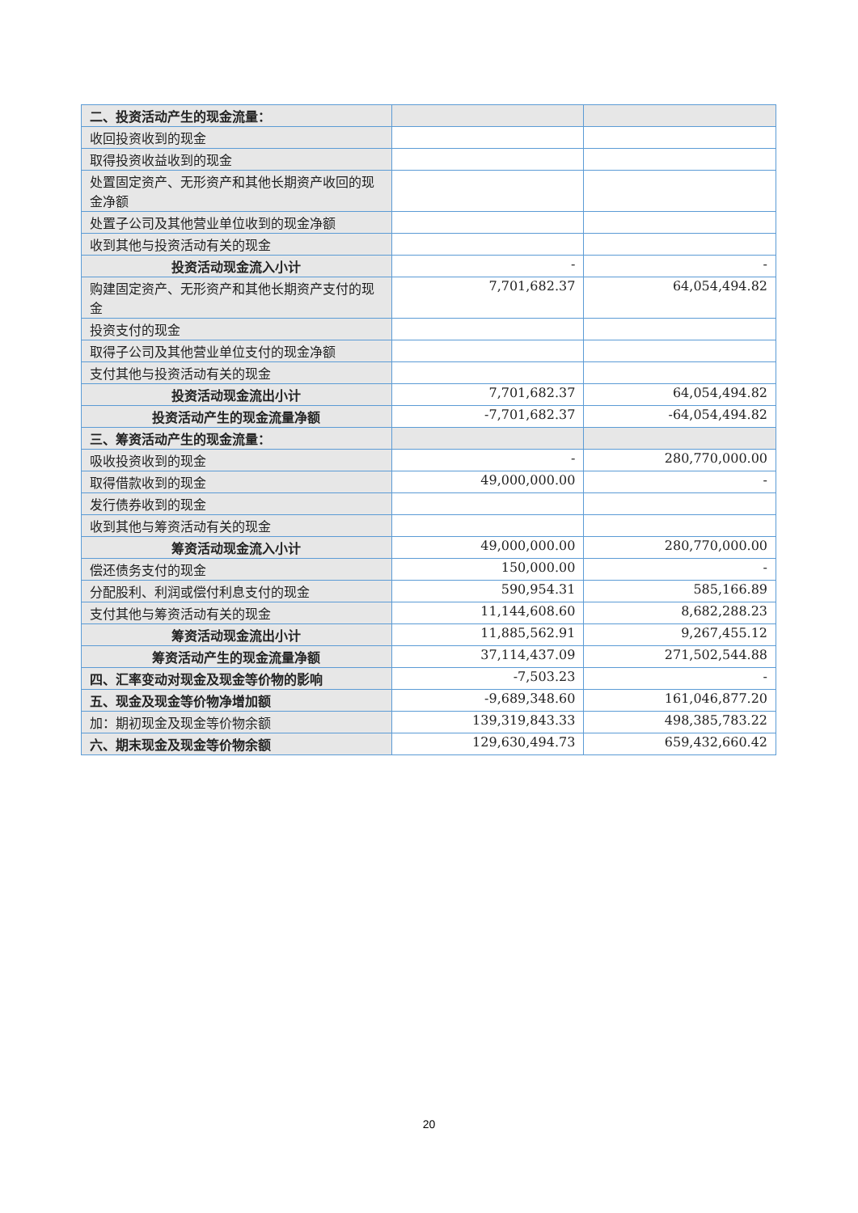| 二、投资活动产生的现金流量： | | |
| 收回投资收到的现金 | | |
| 取得投资收益收到的现金 | | |
| 处置固定资产、无形资产和其他长期资产收回的现金净额 | | |
| 处置子公司及其他营业单位收到的现金净额 | | |
| 收到其他与投资活动有关的现金 | | |
| 投资活动现金流入小计 | - | - |
| 购建固定资产、无形资产和其他长期资产支付的现金 | 7,701,682.37 | 64,054,494.82 |
| 投资支付的现金 | | |
| 取得子公司及其他营业单位支付的现金净额 | | |
| 支付其他与投资活动有关的现金 | | |
| 投资活动现金流出小计 | 7,701,682.37 | 64,054,494.82 |
| 投资活动产生的现金流量净额 | -7,701,682.37 | -64,054,494.82 |
| 三、筹资活动产生的现金流量： | | |
| 吸收投资收到的现金 | - | 280,770,000.00 |
| 取得借款收到的现金 | 49,000,000.00 | - |
| 发行债券收到的现金 | | |
| 收到其他与筹资活动有关的现金 | | |
| 筹资活动现金流入小计 | 49,000,000.00 | 280,770,000.00 |
| 偿还债务支付的现金 | 150,000.00 | - |
| 分配股利、利润或偿付利息支付的现金 | 590,954.31 | 585,166.89 |
| 支付其他与筹资活动有关的现金 | 11,144,608.60 | 8,682,288.23 |
| 筹资活动现金流出小计 | 11,885,562.91 | 9,267,455.12 |
| 筹资活动产生的现金流量净额 | 37,114,437.09 | 271,502,544.88 |
| 四、汇率变动对现金及现金等价物的影响 | -7,503.23 | - |
| 五、现金及现金等价物净增加额 | -9,689,348.60 | 161,046,877.20 |
| 加：期初现金及现金等价物余额 | 139,319,843.33 | 498,385,783.22 |
| 六、期末现金及现金等价物余额 | 129,630,494.73 | 659,432,660.42 |
20